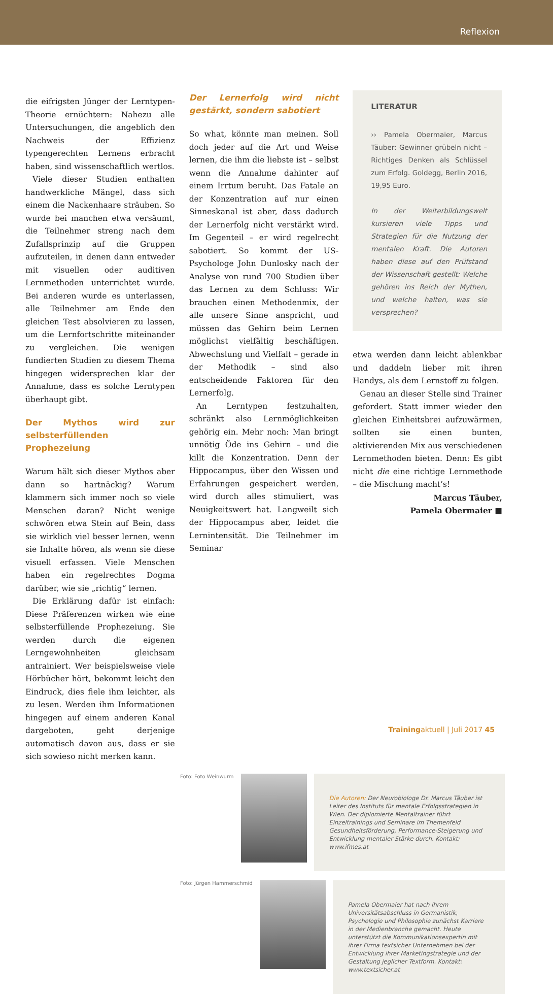Reflexion
die eifrigsten Jünger der Lerntypen-Theorie ernüchtern: Nahezu alle Untersuchungen, die angeblich den Nachweis der Effizienz typengerechten Lernens erbracht haben, sind wissenschaftlich wertlos.
Viele dieser Studien enthalten handwerkliche Mängel, dass sich einem die Nackenhaare sträuben. So wurde bei manchen etwa versäumt, die Teilnehmer streng nach dem Zufallsprinzip auf die Gruppen aufzuteilen, in denen dann entweder mit visuellen oder auditiven Lernmethoden unterrichtet wurde. Bei anderen wurde es unterlassen, alle Teilnehmer am Ende den gleichen Test absolvieren zu lassen, um die Lernfortschritte miteinander zu vergleichen. Die wenigen fundierten Studien zu diesem Thema hingegen widersprechen klar der Annahme, dass es solche Lerntypen überhaupt gibt.
Der Mythos wird zur selbsterfüllenden Prophezeiung
Warum hält sich dieser Mythos aber dann so hartnäckig? Warum klammern sich immer noch so viele Menschen daran? Nicht wenige schwören etwa Stein auf Bein, dass sie wirklich viel besser lernen, wenn sie Inhalte hören, als wenn sie diese visuell erfassen. Viele Menschen haben ein regelrechtes Dogma darüber, wie sie „richtig“ lernen.
Die Erklärung dafür ist einfach: Diese Präferenzen wirken wie eine selbsterfüllende Prophezeiung. Sie werden durch die eigenen Lerngewohnheiten gleichsam antrainiert. Wer beispielsweise viele Hörbücher hört, bekommt leicht den Eindruck, dies fiele ihm leichter, als zu lesen. Werden ihm Informationen hingegen auf einem anderen Kanal dargeboten, geht derjenige automatisch davon aus, dass er sie sich sowieso nicht merken kann.
Der Lernerfolg wird nicht gestärkt, sondern sabotiert
So what, könnte man meinen. Soll doch jeder auf die Art und Weise lernen, die ihm die liebste ist – selbst wenn die Annahme dahinter auf einem Irrtum beruht. Das Fatale an der Konzentration auf nur einen Sinneskanal ist aber, dass dadurch der Lernerfolg nicht verstärkt wird. Im Gegenteil – er wird regelrecht sabotiert. So kommt der US-Psychologe John Dunlosky nach der Analyse von rund 700 Studien über das Lernen zu dem Schluss: Wir brauchen einen Methodenmix, der alle unsere Sinne anspricht, und müssen das Gehirn beim Lernen möglichst vielfältig beschäftigen. Abwechslung und Vielfalt – gerade in der Methodik – sind also entscheidende Faktoren für den Lernerfolg.
An Lerntypen festzuhalten, schränkt also Lernmöglichkeiten gehörig ein. Mehr noch: Man bringt unnötig Öde ins Gehirn – und die killt die Konzentration. Denn der Hippocampus, über den Wissen und Erfahrungen gespeichert werden, wird durch alles stimuliert, was Neuigkeitswert hat. Langweilt sich der Hippocampus aber, leidet die Lernintensität. Die Teilnehmer im Seminar
LITERATUR
›› Pamela Obermaier, Marcus Täuber: Gewinner grübeln nicht – Richtiges Denken als Schlüssel zum Erfolg. Goldegg, Berlin 2016, 19,95 Euro.
In der Weiterbildungswelt kursieren viele Tipps und Strategien für die Nutzung der mentalen Kraft. Die Autoren haben diese auf den Prüfstand der Wissenschaft gestellt: Welche gehören ins Reich der Mythen, und welche halten, was sie versprechen?
etwa werden dann leicht ablenkbar und daddeln lieber mit ihren Handys, als dem Lernstoff zu folgen.
Genau an dieser Stelle sind Trainer gefordert. Statt immer wieder den gleichen Einheitsbrei aufzuwärmen, sollten sie einen bunten, aktivierenden Mix aus verschiedenen Lernmethoden bieten. Denn: Es gibt nicht die eine richtige Lernmethode – die Mischung macht’s!
Marcus Täuber,
Pamela Obermaier ■
Foto: Foto Weinwurm
Die Autoren: Der Neurobiologe Dr. Marcus Täuber ist Leiter des Instituts für mentale Erfolgsstrategien in Wien. Der diplomierte Mentaltrainer führt Einzeltrainings und Seminare im Themenfeld Gesundheitsförderung, Performance-Steigerung und Entwicklung mentaler Stärke durch. Kontakt: www.ifmes.at
Foto: Jürgen Hammerschmid
Pamela Obermaier hat nach ihrem Universitätsabschluss in Germanistik, Psychologie und Philosophie zunächst Karriere in der Medienbranche gemacht. Heute unterstützt die Kommunikationsexpertin mit ihrer Firma textsicher Unternehmen bei der Entwicklung ihrer Marketingstrategie und der Gestaltung jeglicher Textform. Kontakt: www.textsicher.at
Trainingaktuell | Juli 2017 45